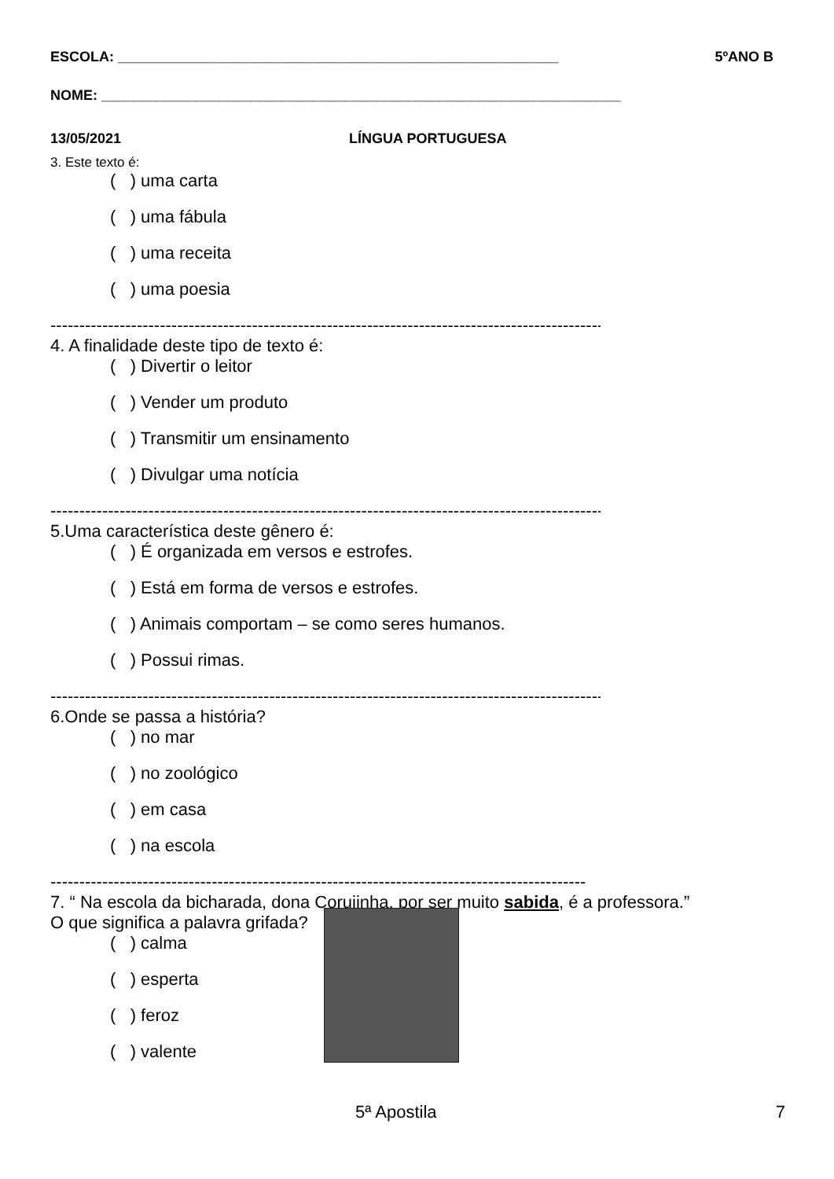ESCOLA: ________________________________________________________ 5ºANO B
NOME: __________________________________________________________________
13/05/2021 LÍNGUA PORTUGUESA
3. Este texto é:
( ) uma carta
( ) uma fábula
( ) uma receita
( ) uma poesia
------------------------------------------------------------------------------------------------
4. A finalidade deste tipo de texto é:
( ) Divertir o leitor
( ) Vender um produto
( ) Transmitir um ensinamento
( ) Divulgar uma notícia
------------------------------------------------------------------------------------------------
5.Uma característica deste gênero é:
( ) É organizada em versos e estrofes.
( ) Está em forma de versos e estrofes.
( ) Animais comportam – se como seres humanos.
( ) Possui rimas.
------------------------------------------------------------------------------------------------
6.Onde se passa a história?
( ) no mar
( ) no zoológico
( ) em casa
( ) na escola
---------------------------------------------------------------------------------------------
7. “ Na escola da bicharada, dona Corujinha, por ser muito sabida, é a professora.”
O que significa a palavra grifada?
( ) calma
( ) esperta
( ) feroz
( ) valente
5ª Apostila 7